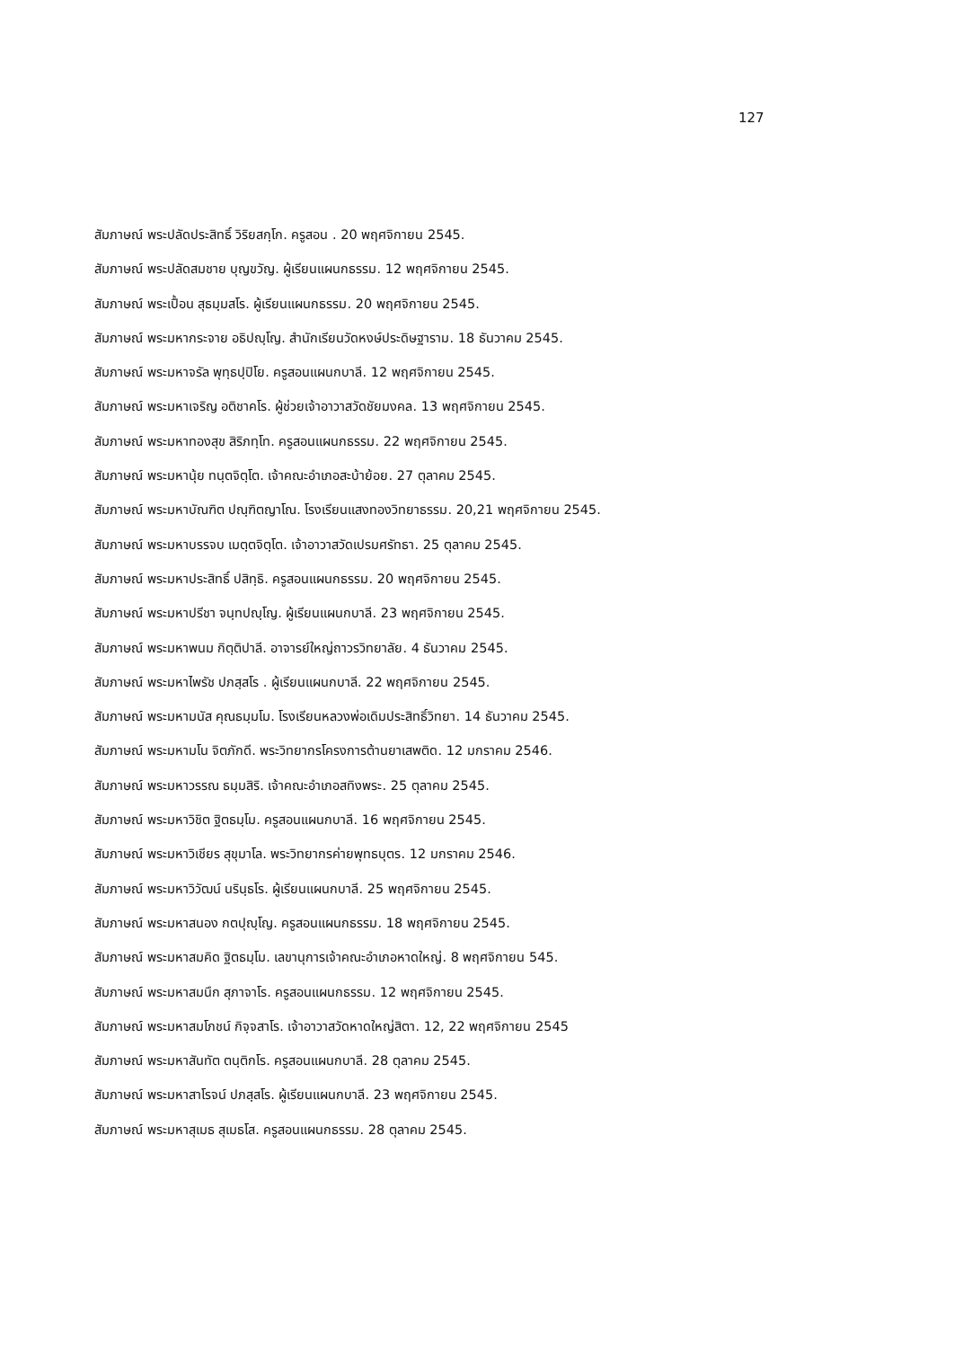127
สัมภาษณ์ พระปลัดประสิทธิ์ วิริยสกฺโก. ครูสอน . 20 พฤศจิกายน 2545.
สัมภาษณ์ พระปลัดสมชาย บุญขวัญ. ผู้เรียนแผนกธรรม. 12 พฤศจิกายน 2545.
สัมภาษณ์ พระเปื้อน สุธมฺมสโร. ผู้เรียนแผนกธรรม. 20 พฤศจิกายน 2545.
สัมภาษณ์ พระมหากระจาย อธิปญฺโญ. สำนักเรียนวัดหงษ์ประดิษฐาราม. 18 ธันวาคม 2545.
สัมภาษณ์ พระมหาจรัล พุทฺธปฺปิโย. ครูสอนแผนกบาลี. 12 พฤศจิกายน 2545.
สัมภาษณ์ พระมหาเจริญ อติชาคโร. ผู้ช่วยเจ้าอาวาสวัดชัยมงคล. 13 พฤศจิกายน 2545.
สัมภาษณ์ พระมหาทองสุข สิริภทฺโท. ครูสอนแผนกธรรม. 22 พฤศจิกายน 2545.
สัมภาษณ์ พระมหานุ้ย ทนฺตจิตฺโต. เจ้าคณะอำเภอสะบ้าย้อย. 27 ตุลาคม 2545.
สัมภาษณ์ พระมหาบัณฑิต ปณฺฑิตญาโณ. โรงเรียนแสงทองวิทยาธรรม. 20,21 พฤศจิกายน 2545.
สัมภาษณ์ พระมหาบรรจบ เมตฺตจิตฺโต. เจ้าอาวาสวัดเปรมศรัทธา. 25 ตุลาคม 2545.
สัมภาษณ์ พระมหาประสิทธิ์ ปสิทฺธิ. ครูสอนแผนกธรรม. 20 พฤศจิกายน 2545.
สัมภาษณ์ พระมหาปรีชา จนฺทปญฺโญ. ผู้เรียนแผนกบาลี. 23 พฤศจิกายน 2545.
สัมภาษณ์ พระมหาพนม กิตฺติปาลี. อาจารย์ใหญ่ถาวรวิทยาลัย. 4 ธันวาคม 2545.
สัมภาษณ์ พระมหาไพรัช ปภสฺสโร . ผู้เรียนแผนกบาลี. 22 พฤศจิกายน 2545.
สัมภาษณ์ พระมหามนัส คุณธมฺมโม. โรงเรียนหลวงพ่อเดิมประสิทธิ์วิทยา. 14 ธันวาคม 2545.
สัมภาษณ์ พระมหามโน จิตภักดี. พระวิทยากรโครงการต้านยาเสพติด. 12 มกราคม 2546.
สัมภาษณ์ พระมหาวรรณ ธมฺมสิริ. เจ้าคณะอำเภอสทิงพระ. 25 ตุลาคม 2545.
สัมภาษณ์ พระมหาวิชิต ฐิตธมฺโม. ครูสอนแผนกบาลี. 16 พฤศจิกายน 2545.
สัมภาษณ์ พระมหาวิเชียร สุขุมาโล. พระวิทยากรค่ายพุทธบุตร. 12 มกราคม 2546.
สัมภาษณ์ พระมหาวิวัฒน์ นรินฺธโร. ผู้เรียนแผนกบาลี. 25 พฤศจิกายน 2545.
สัมภาษณ์ พระมหาสนอง กตปุญฺโญ. ครูสอนแผนกธรรม. 18 พฤศจิกายน 2545.
สัมภาษณ์ พระมหาสมคิด ฐิตธมฺโม. เลขานุการเจ้าคณะอำเภอหาดใหญ่. 8 พฤศจิกายน 545.
สัมภาษณ์ พระมหาสมนึก สุภาจาโร. ครูสอนแผนกธรรม. 12 พฤศจิกายน 2545.
สัมภาษณ์ พระมหาสมโภชน์ กิจฺจสาโร. เจ้าอาวาสวัดหาดใหญ่สิตา. 12, 22 พฤศจิกายน 2545
สัมภาษณ์ พระมหาสันทัต ตนฺติกโร. ครูสอนแผนกบาลี. 28 ตุลาคม 2545.
สัมภาษณ์ พระมหาสาโรจน์ ปภสฺสโร. ผู้เรียนแผนกบาลี. 23 พฤศจิกายน 2545.
สัมภาษณ์ พระมหาสุเมธ สุเมธโส. ครูสอนแผนกธรรม. 28 ตุลาคม 2545.